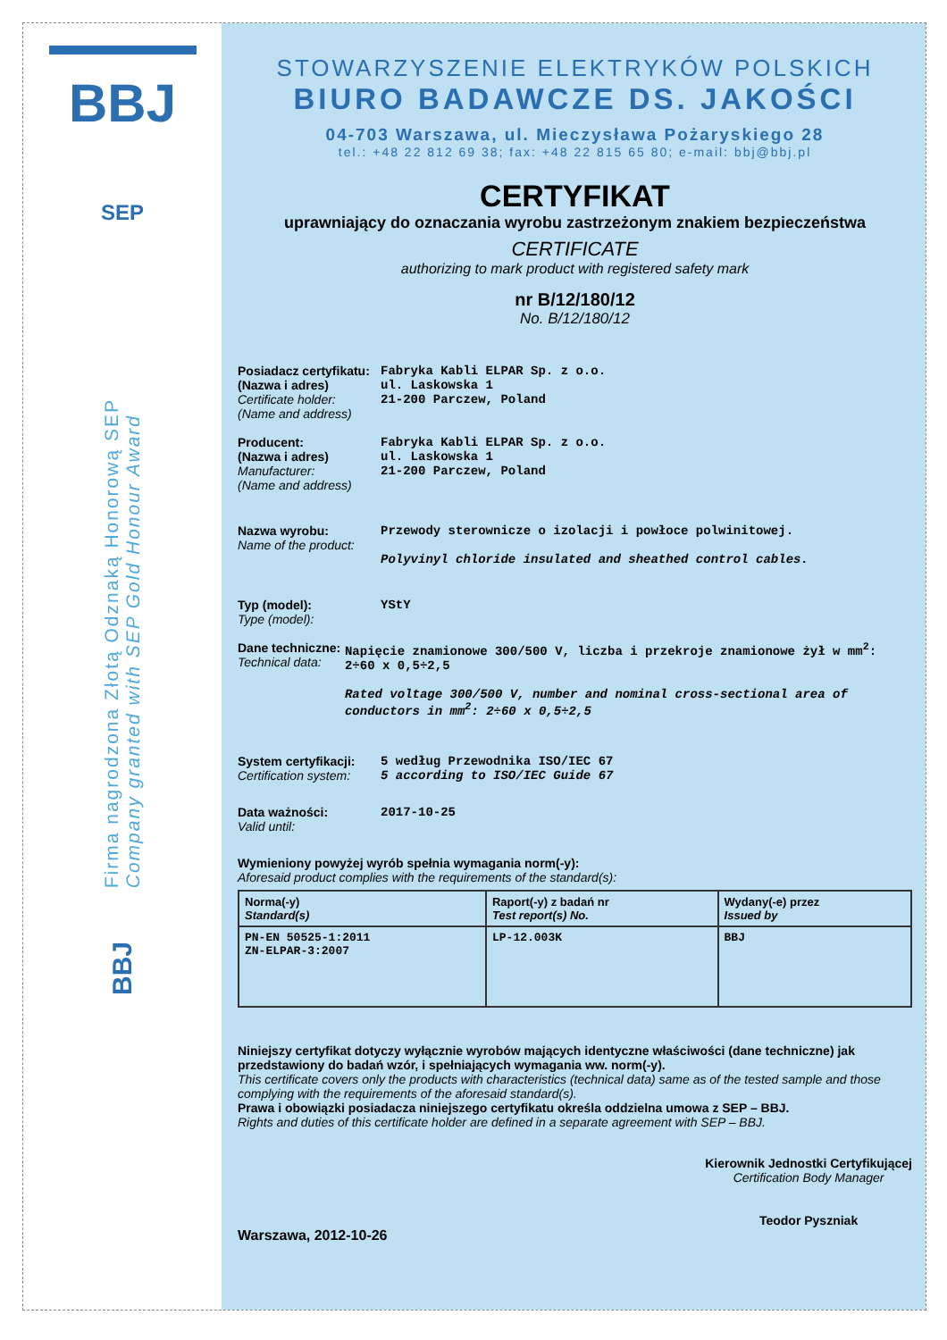BBJ
SEP
Firma nagrodzona Złotą Odznaką Honorową SEP
Company granted with SEP Gold Honour Award
BBJ
STOWARZYSZENIE ELEKTRYKÓW POLSKICH
BIURO BADAWCZE DS. JAKOŚCI
04-703 Warszawa, ul. Mieczysława Pożaryskiego 28
tel.: +48 22 812 69 38; fax: +48 22 815 65 80; e-mail: bbj@bbj.pl
CERTYFIKAT
uprawniający do oznaczania wyrobu zastrzeżonym znakiem bezpieczeństwa
CERTIFICATE
authorizing to mark product with registered safety mark
nr B/12/180/12
No. B/12/180/12
Posiadacz certyfikatu:
(Nazwa i adres)
Certificate holder:
(Name and address)
Fabryka Kabli ELPAR Sp. z o.o.
ul. Laskowska 1
21-200 Parczew, Poland
Producent:
(Nazwa i adres)
Manufacturer:
(Name and address)
Fabryka Kabli ELPAR Sp. z o.o.
ul. Laskowska 1
21-200 Parczew, Poland
Nazwa wyrobu:
Name of the product:
Przewody sterownicze o izolacji i powłoce polwinitowej.
Polyvinyl chloride insulated and sheathed control cables.
Typ (model):
Type (model):
YStY
Dane techniczne:
Technical data:
Napięcie znamionowe 300/500 V, liczba i przekroje znamionowe żył w mm<sup>2</sup>: 2÷60 x 0,5÷2,5
Rated voltage 300/500 V, number and nominal cross-sectional area of conductors in mm<sup>2</sup>: 2÷60 x 0,5÷2,5
System certyfikacji:
Certification system:
5 według Przewodnika ISO/IEC 67
5 according to ISO/IEC Guide 67
Data ważności:
Valid until:
2017-10-25
Wymieniony powyżej wyrób spełnia wymagania norm(-y):
Aforesaid product complies with the requirements of the standard(s):
| Norma(-y) Standard(s) | Raport(-y) z badań nr Test report(s) No. | Wydany(-e) przez Issued by |
| --- | --- | --- |
| PN-EN 50525-1:2011 ZN-ELPAR-3:2007 | LP-12.003K | BBJ |
Niniejszy certyfikat dotyczy wyłącznie wyrobów mających identyczne właściwości (dane techniczne) jak przedstawiony do badań wzór, i spełniających wymagania ww. norm(-y).
This certificate covers only the products with characteristics (technical data) same as of the tested sample and those complying with the requirements of the aforesaid standard(s).
Prawa i obowiązki posiadacza niniejszego certyfikatu określa oddzielna umowa z SEP – BBJ.
Rights and duties of this certificate holder are defined in a separate agreement with SEP – BBJ.
Warszawa, 2012-10-26
Kierownik Jednostki Certyfikującej
Certification Body Manager
Teodor Pyszniak